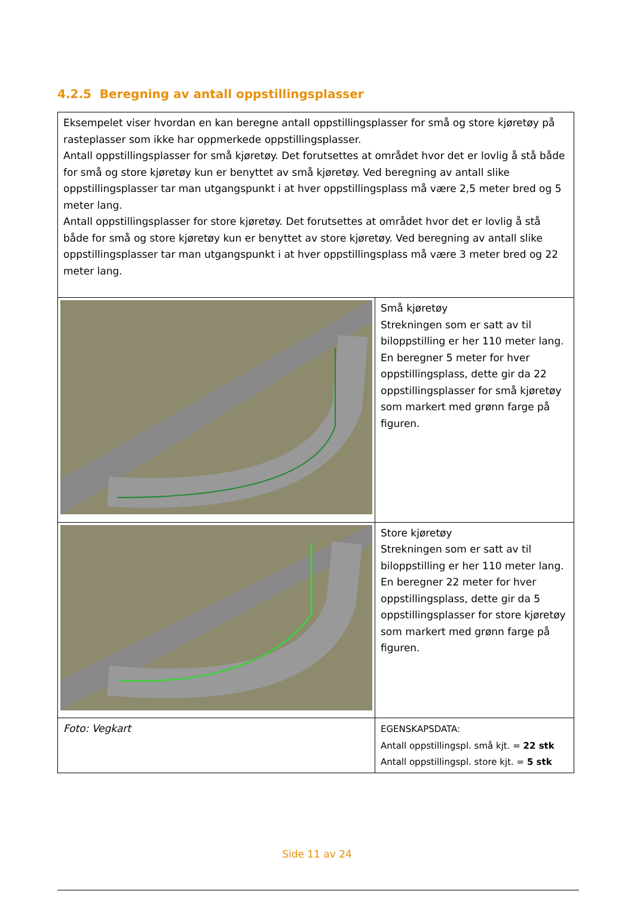4.2.5 Beregning av antall oppstillingsplasser
| Eksempelet viser hvordan en kan beregne antall oppstillingsplasser for små og store kjøretøy på rasteplasser som ikke har oppmerkede oppstillingsplasser. Antall oppstillingsplasser for små kjøretøy. Det forutsettes at området hvor det er lovlig å stå både for små og store kjøretøy kun er benyttet av små kjøretøy. Ved beregning av antall slike oppstillingsplasser tar man utgangspunkt i at hver oppstillingsplass må være 2,5 meter bred og 5 meter lang. Antall oppstillingsplasser for store kjøretøy. Det forutsettes at området hvor det er lovlig å stå både for små og store kjøretøy kun er benyttet av store kjøretøy. Ved beregning av antall slike oppstillingsplasser tar man utgangspunkt i at hver oppstillingsplass må være 3 meter bred og 22 meter lang. | |
| | Små kjøretøy Strekningen som er satt av til biloppstilling er her 110 meter lang. En beregner 5 meter for hver oppstillingsplass, dette gir da 22 oppstillingsplasser for små kjøretøy som markert med grønn farge på figuren. |
| | Store kjøretøy Strekningen som er satt av til biloppstilling er her 110 meter lang. En beregner 22 meter for hver oppstillingsplass, dette gir da 5 oppstillingsplasser for store kjøretøy som markert med grønn farge på figuren. |
| Foto: Vegkart | EGENSKAPSDATA: Antall oppstillingspl. små kjt. = 22 stk Antall oppstillingspl. store kjt. = 5 stk |
Side 11 av 24